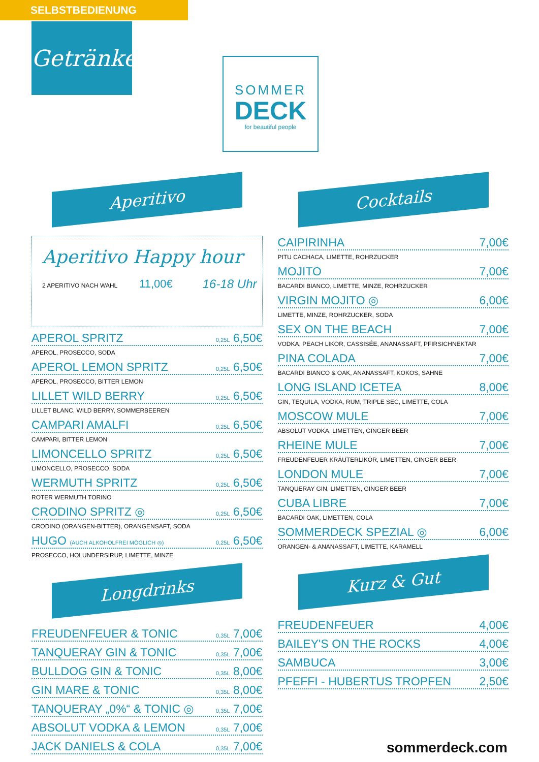SELBSTBEDIENUNG
Getränke
SOMMER
DECK
for beautiful people
Aperitivo
Aperitivo Happy hour
2 APERITIVO NACH WAHL 11,00€
16-18 Uhr
APEROL SPRITZ 0,25L 6,50€
APEROL, PROSECCO, SODA
APEROL LEMON SPRITZ 0,25L 6,50€
APEROL, PROSECCO, BITTER LEMON
LILLET WILD BERRY 0,25L 6,50€
LILLET BLANC, WILD BERRY, SOMMERBEEREN
CAMPARI AMALFI 0,25L 6,50€
CAMPARI, BITTER LEMON
LIMONCELLO SPRITZ 0,25L 6,50€
LIMONCELLO, PROSECCO, SODA
WERMUTH SPRITZ 0,25L 6,50€
ROTER WERMUTH TORINO
CRODINO SPRITZ ◎ 0,25L 6,50€
CRODINO (ORANGEN-BITTER), ORANGENSAFT, SODA
HUGO (AUCH ALKOHOLFREI MÖGLICH ◎) 0,25L 6,50€
PROSECCO, HOLUNDERSIRUP, LIMETTE, MINZE
Longdrinks
FREUDENFEUER & TONIC 0,35L 7,00€
TANQUERAY GIN & TONIC 0,35L 7,00€
BULLDOG GIN & TONIC 0,35L 8,00€
GIN MARE & TONIC 0,35L 8,00€
TANQUERAY „0%“ & TONIC ◎ 0,35L 7,00€
ABSOLUT VODKA & LEMON 0,35L 7,00€
JACK DANIELS & COLA 0,35L 7,00€
Cocktails
CAIPIRINHA 7,00€
PITU CACHACA, LIMETTE, ROHRZUCKER
MOJITO 7,00€
BACARDI BIANCO, LIMETTE, MINZE, ROHRZUCKER
VIRGIN MOJITO ◎ 6,00€
LIMETTE, MINZE, ROHRZUCKER, SODA
SEX ON THE BEACH 7,00€
VODKA, PEACH LIKÖR, CASSISÉE, ANANASSAFT, PFIRSICHNEKTAR
PINA COLADA 7,00€
BACARDI BIANCO & OAK, ANANASSAFT, KOKOS, SAHNE
LONG ISLAND ICETEA 8,00€
GIN, TEQUILA, VODKA, RUM, TRIPLE SEC, LIMETTE, COLA
MOSCOW MULE 7,00€
ABSOLUT VODKA, LIMETTEN, GINGER BEER
RHEINE MULE 7,00€
FREUDENFEUER KRÄUTERLIKÖR, LIMETTEN, GINGER BEER
LONDON MULE 7,00€
TANQUERAY GIN, LIMETTEN, GINGER BEER
CUBA LIBRE 7,00€
BACARDI OAK, LIMETTEN, COLA
SOMMERDECK SPEZIAL ◎ 6,00€
ORANGEN- & ANANASSAFT, LIMETTE, KARAMELL
Kurz & Gut
FREUDENFEUER 4,00€
BAILEY'S ON THE ROCKS 4,00€
SAMBUCA 3,00€
PFEFFI - HUBERTUS TROPFEN 2,50€
sommerdeck.com